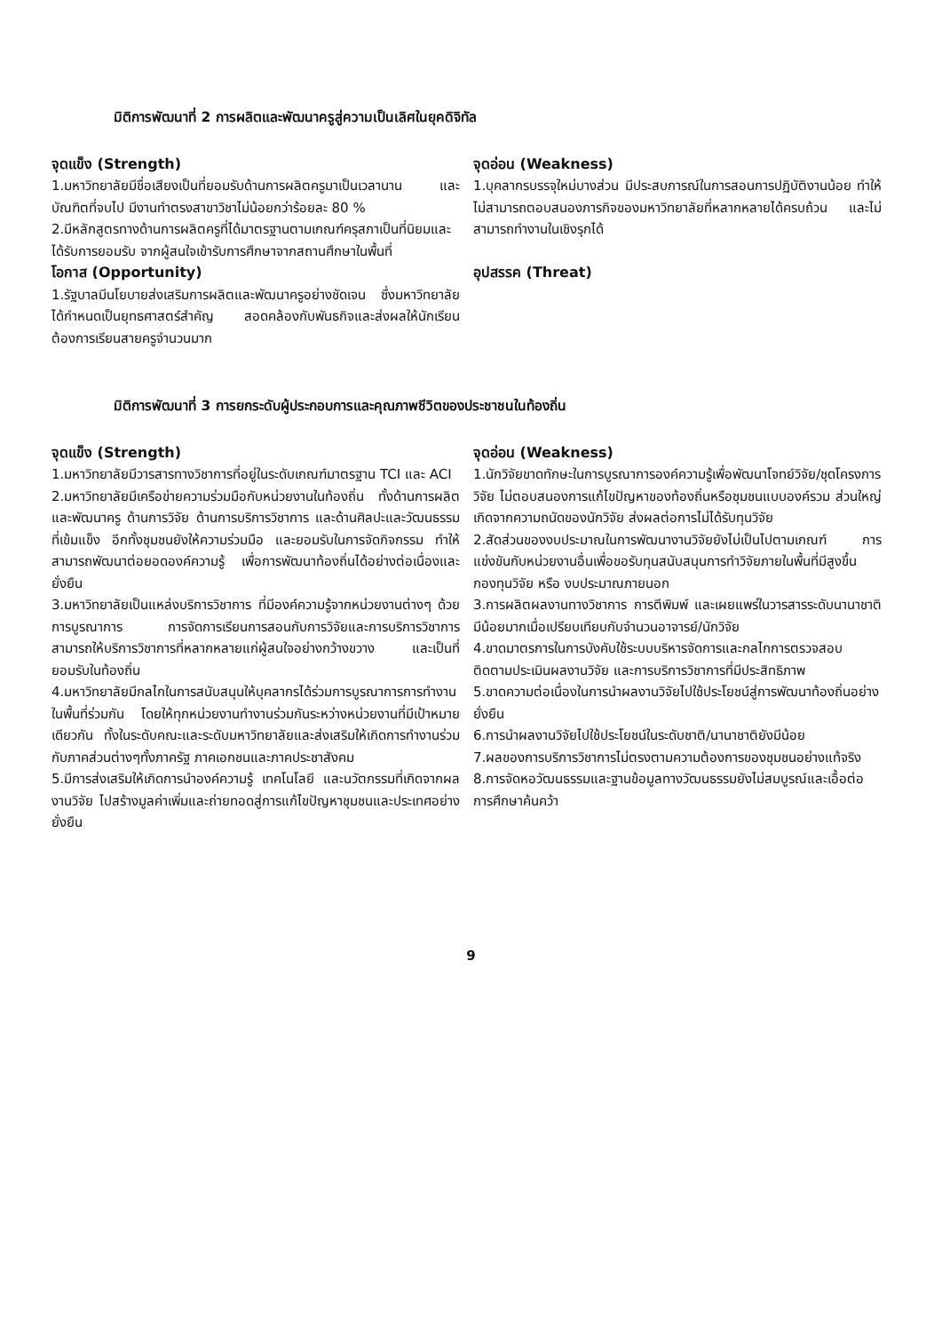มิติการพัฒนาที่ 2 การผลิตและพัฒนาครูสู่ความเป็นเลิศในยุคดิจิทัล
จุดแข็ง (Strength)
1.มหาวิทยาลัยมีชื่อเสียงเป็นที่ยอมรับด้านการผลิตครูมาเป็นเวลานาน และบัณฑิตที่จบไป มีงานทำตรงสาขาวิชาไม่น้อยกว่าร้อยละ 80 %
2.มีหลักสูตรทางด้านการผลิตครูที่ได้มาตรฐานตามเกณฑ์ครุสภาเป็นที่นิยมและได้รับการยอมรับ จากผู้สนใจเข้ารับการศึกษาจากสถานศึกษาในพื้นที่
จุดอ่อน (Weakness)
1.บุคลากรบรรจุใหม่บางส่วน มีประสบการณ์ในการสอนการปฏิบัติงานน้อย ทำให้ไม่สามารถตอบสนองภารกิจของมหาวิทยาลัยที่หลากหลายได้ครบถ้วน และไม่สามารถทำงานในเชิงรุกได้
โอกาส (Opportunity)
1.รัฐบาลมีนโยบายส่งเสริมการผลิตและพัฒนาครูอย่างชัดเจน ซึ่งมหาวิทยาลัยได้กำหนดเป็นยุทธศาสตร์สำคัญ สอดคล้องกับพันธกิจและส่งผลให้นักเรียนต้องการเรียนสายครูจำนวนมาก
อุปสรรค (Threat)
มิติการพัฒนาที่ 3 การยกระดับผู้ประกอบการและคุณภาพชีวิตของประชาชนในท้องถิ่น
จุดแข็ง (Strength)
1.มหาวิทยาลัยมีวารสารทางวิชาการที่อยู่ในระดับเกณฑ์มาตรฐาน TCI และ ACI
2.มหาวิทยาลัยมีเครือข่ายความร่วมมือกับหน่วยงานในท้องถิ่น ทั้งด้านการผลิตและพัฒนาครู ด้านการวิจัย ด้านการบริการวิชาการ และด้านศิลปะและวัฒนธรรม ที่เข้มแข็ง อีกทั้งชุมชนยังให้ความร่วมมือ และยอมรับในการจัดกิจกรรม ทำให้สามารถพัฒนาต่อยอดองค์ความรู้ เพื่อการพัฒนาท้องถิ่นได้อย่างต่อเนื่องและยั่งยืน
3.มหาวิทยาลัยเป็นแหล่งบริการวิชาการ ที่มีองค์ความรู้จากหน่วยงานต่างๆ ด้วยการบูรณาการ การจัดการเรียนการสอนกับการวิจัยและการบริการวิชาการ สามารถให้บริการวิชาการที่หลากหลายแก่ผู้สนใจอย่างกว้างขวาง และเป็นที่ยอมรับในท้องถิ่น
4.มหาวิทยาลัยมีกลไกในการสนับสนุนให้บุคลากรได้ร่วมการบูรณาการการทำงานในพื้นที่ร่วมกัน โดยให้ทุกหน่วยงานทำงานร่วมกันระหว่างหน่วยงานที่มีเป้าหมายเดียวกัน ทั้งในระดับคณะและระดับมหาวิทยาลัยและส่งเสริมให้เกิดการทำงานร่วมกับภาคส่วนต่างๆทั้งภาครัฐ ภาคเอกชนและภาคประชาสังคม
5.มีการส่งเสริมให้เกิดการนำองค์ความรู้ เทคโนโลยี และนวัตกรรมที่เกิดจากผลงานวิจัย ไปสร้างมูลค่าเพิ่มและถ่ายทอดสู่การแก้ไขปัญหาชุมชนและประเทศอย่างยั่งยืน
จุดอ่อน (Weakness)
1.นักวิจัยขาดทักษะในการบูรณาการองค์ความรู้เพื่อพัฒนาโจทย์วิจัย/ชุดโครงการวิจัย ไม่ตอบสนองการแก้ไขปัญหาของท้องถิ่นหรือชุมชนแบบองค์รวม ส่วนใหญ่เกิดจากความถนัดของนักวิจัย ส่งผลต่อการไม่ได้รับทุนวิจัย
2.สัดส่วนของงบประมาณในการพัฒนางานวิจัยยังไม่เป็นไปตามเกณฑ์ การแข่งขันกับหน่วยงานอื่นเพื่อขอรับทุนสนับสนุนการทำวิจัยภายในพื้นที่มีสูงขึ้น กองทุนวิจัย หรือ งบประมาณภายนอก
3.การผลิตผลงานทางวิชาการ การตีพิมพ์ และเผยแพร่ในวารสารระดับนานาชาติ มีน้อยมากเมื่อเปรียบเทียบกับจำนวนอาจารย์/นักวิจัย
4.ขาดมาตรการในการบังคับใช้ระบบบริหารจัดการและกลไกการตรวจสอบ ติดตามประเมินผลงานวิจัย และการบริการวิชาการที่มีประสิทธิภาพ
5.ขาดความต่อเนื่องในการนำผลงานวิจัยไปใช้ประโยชน์สู่การพัฒนาท้องถิ่นอย่างยั่งยืน
6.การนำผลงานวิจัยไปใช้ประโยชน์ในระดับชาติ/นานาชาติยังมีน้อย
7.ผลของการบริการวิชาการไม่ตรงตามความต้องการของชุมชนอย่างแท้จริง
8.การจัดหอวัฒนธรรมและฐานข้อมูลทางวัฒนธรรมยังไม่สมบูรณ์และเอื้อต่อการศึกษาค้นคว้า
9